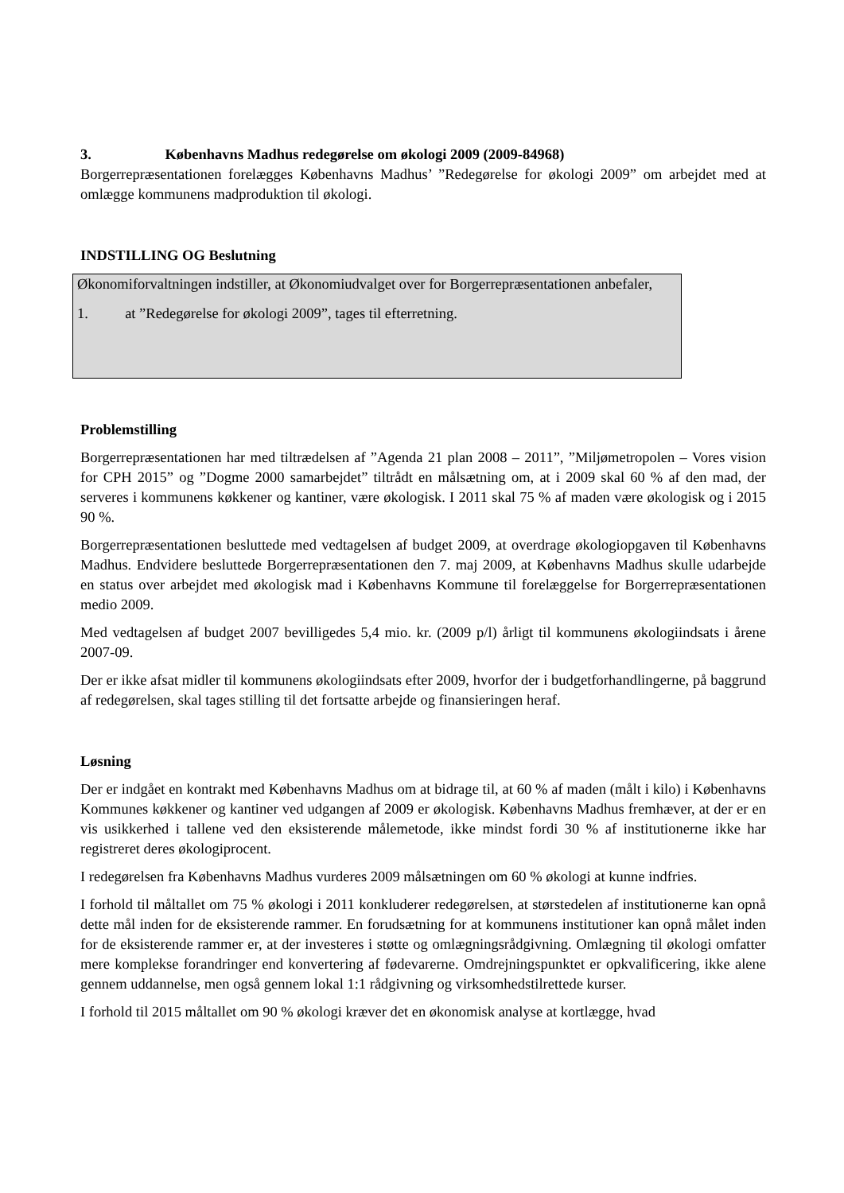3. Københavns Madhus redegørelse om økologi 2009 (2009-84968)
Borgerrepræsentationen forelægges Københavns Madhus’ ”Redegørelse for økologi 2009” om arbejdet med at omlægge kommunens madproduktion til økologi.
INDSTILLING OG Beslutning
Økonomiforvaltningen indstiller, at Økonomiudvalget over for Borgerrepræsentationen anbefaler,
1. at ”Redegørelse for økologi 2009”, tages til efterretning.
Problemstilling
Borgerrepræsentationen har med tiltrædelsen af ”Agenda 21 plan 2008 – 2011”, ”Miljømetropolen – Vores vision for CPH 2015” og ”Dogme 2000 samarbejdet” tiltrådt en målsætning om, at i 2009 skal 60 % af den mad, der serveres i kommunens køkkener og kantiner, være økologisk. I 2011 skal 75 % af maden være økologisk og i 2015 90 %.
Borgerrepræsentationen besluttede med vedtagelsen af budget 2009, at overdrage økologiopgaven til Københavns Madhus. Endvidere besluttede Borgerrepræsentationen den 7. maj 2009, at Københavns Madhus skulle udarbejde en status over arbejdet med økologisk mad i Københavns Kommune til forelæggelse for Borgerrepræsentationen medio 2009.
Med vedtagelsen af budget 2007 bevilligedes 5,4 mio. kr. (2009 p/l) årligt til kommunens økologiindsats i årene 2007-09.
Der er ikke afsat midler til kommunens økologiindsats efter 2009, hvorfor der i budgetforhandlingerne, på baggrund af redegørelsen, skal tages stilling til det fortsatte arbejde og finansieringen heraf.
Løsning
Der er indgået en kontrakt med Københavns Madhus om at bidrage til, at 60 % af maden (målt i kilo) i Københavns Kommunes køkkener og kantiner ved udgangen af 2009 er økologisk. Københavns Madhus fremhæver, at der er en vis usikkerhed i tallene ved den eksisterende målemetode, ikke mindst fordi 30 % af institutionerne ikke har registreret deres økologiprocent.
I redegørelsen fra Københavns Madhus vurderes 2009 målsætningen om 60 % økologi at kunne indfries.
I forhold til måltallet om 75 % økologi i 2011 konkluderer redegørelsen, at størstedelen af institutionerne kan opnå dette mål inden for de eksisterende rammer. En forudsætning for at kommunens institutioner kan opnå målet inden for de eksisterende rammer er, at der investeres i støtte og omlægningsrådgivning. Omlægning til økologi omfatter mere komplekse forandringer end konvertering af fødevarerne. Omdrejningspunktet er opkvalificering, ikke alene gennem uddannelse, men også gennem lokal 1:1 rådgivning og virksomhedstilrettede kurser.
I forhold til 2015 måltallet om 90 % økologi kræver det en økonomisk analyse at kortlægge, hvad